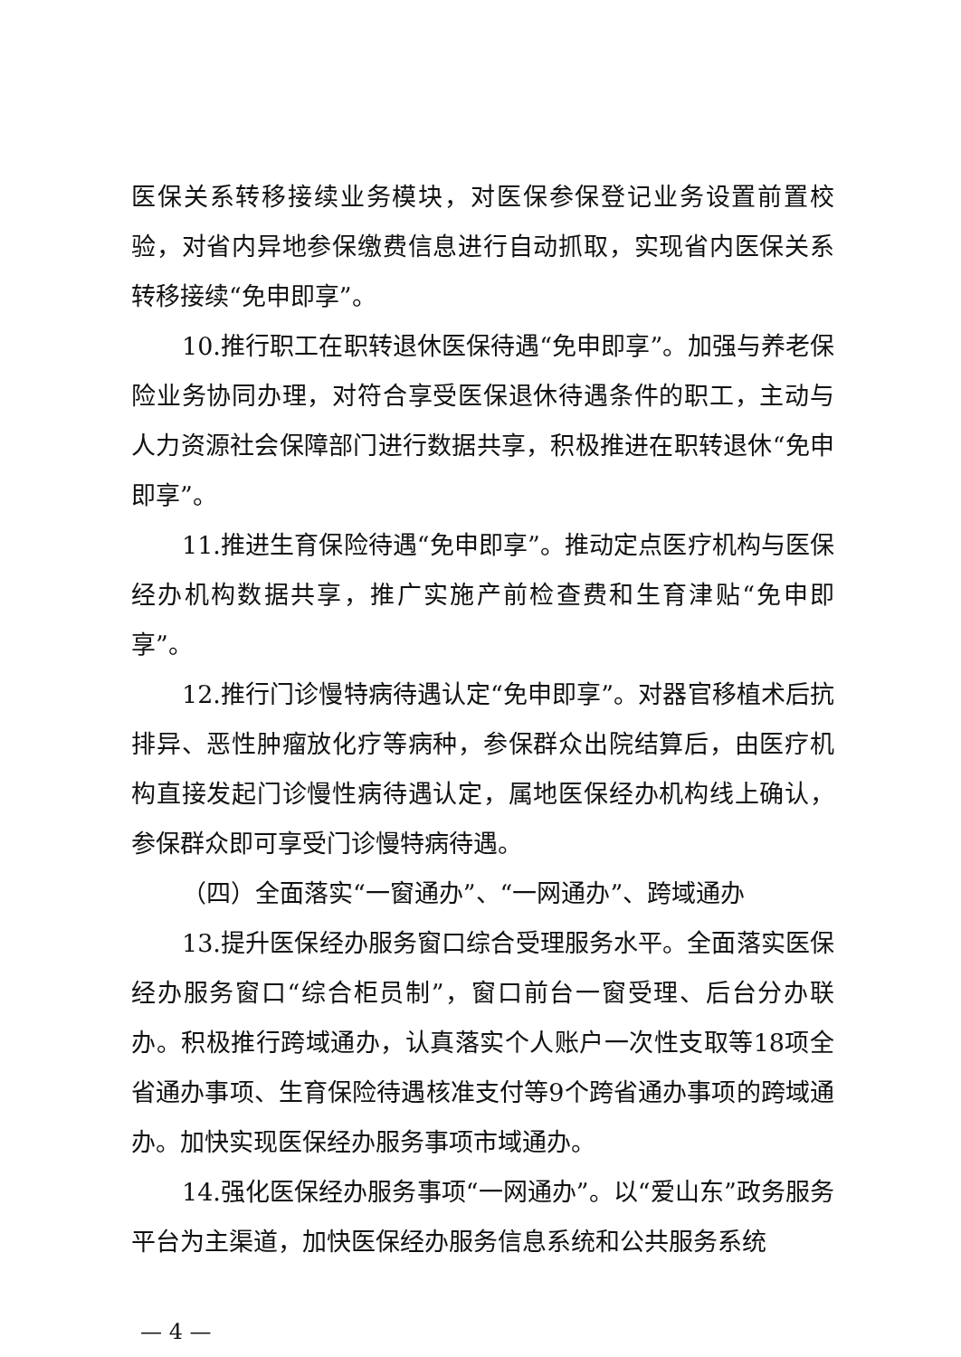医保关系转移接续业务模块，对医保参保登记业务设置前置校验，对省内异地参保缴费信息进行自动抓取，实现省内医保关系转移接续“免申即享”。
10.推行职工在职转退休医保待遇“免申即享”。加强与养老保险业务协同办理，对符合享受医保退休待遇条件的职工，主动与人力资源社会保障部门进行数据共享，积极推进在职转退休“免申即享”。
11.推进生育保险待遇“免申即享”。推动定点医疗机构与医保经办机构数据共享，推广实施产前检查费和生育津贴“免申即享”。
12.推行门诊慢特病待遇认定“免申即享”。对器官移植术后抗排异、恶性肿瘤放化疗等病种，参保群众出院结算后，由医疗机构直接发起门诊慢性病待遇认定，属地医保经办机构线上确认，参保群众即可享受门诊慢特病待遇。
（四）全面落实“一窗通办”、“一网通办”、跨域通办
13.提升医保经办服务窗口综合受理服务水平。全面落实医保经办服务窗口“综合柜员制”，窗口前台一窗受理、后台分办联办。积极推行跨域通办，认真落实个人账户一次性支取等18项全省通办事项、生育保险待遇核准支付等9个跨省通办事项的跨域通办。加快实现医保经办服务事项市域通办。
14.强化医保经办服务事项“一网通办”。以“爱山东”政务服务平台为主渠道，加快医保经办服务信息系统和公共服务系统
— 4 —